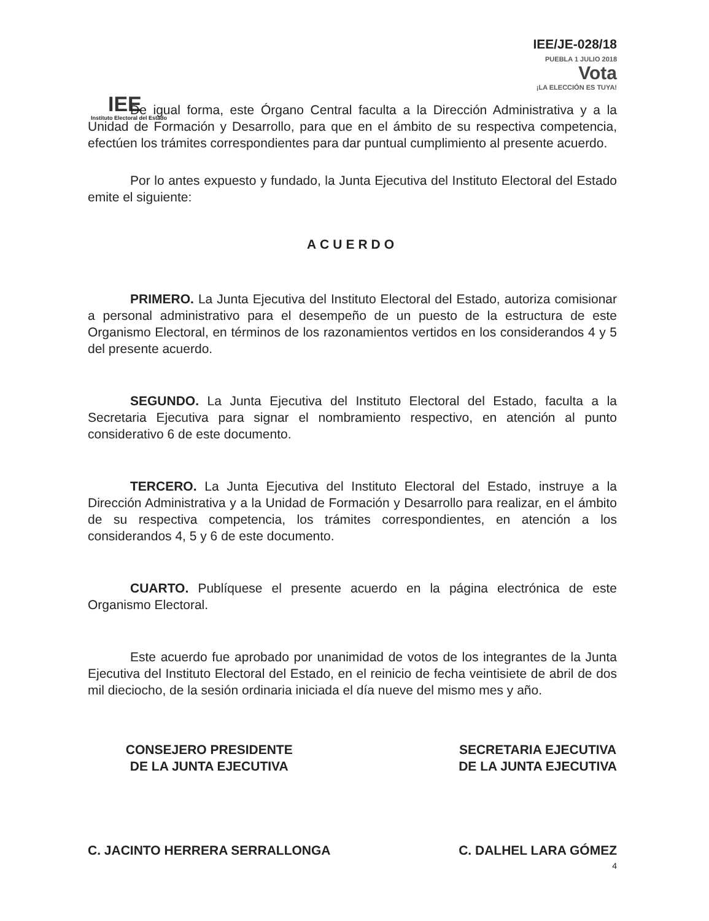IEE
Instituto Electoral del Estado
IEE/JE-028/18
PUEBLA 1 JULIO 2018
Vota
¡LA ELECCIÓN ES TUYA!
De igual forma, este Órgano Central faculta a la Dirección Administrativa y a la Unidad de Formación y Desarrollo, para que en el ámbito de su respectiva competencia, efectúen los trámites correspondientes para dar puntual cumplimiento al presente acuerdo.
Por lo antes expuesto y fundado, la Junta Ejecutiva del Instituto Electoral del Estado emite el siguiente:
ACUERDO
PRIMERO. La Junta Ejecutiva del Instituto Electoral del Estado, autoriza comisionar a personal administrativo para el desempeño de un puesto de la estructura de este Organismo Electoral, en términos de los razonamientos vertidos en los considerandos 4 y 5 del presente acuerdo.
SEGUNDO. La Junta Ejecutiva del Instituto Electoral del Estado, faculta a la Secretaria Ejecutiva para signar el nombramiento respectivo, en atención al punto considerativo 6 de este documento.
TERCERO. La Junta Ejecutiva del Instituto Electoral del Estado, instruye a la Dirección Administrativa y a la Unidad de Formación y Desarrollo para realizar, en el ámbito de su respectiva competencia, los trámites correspondientes, en atención a los considerandos 4, 5 y 6 de este documento.
CUARTO. Publíquese el presente acuerdo en la página electrónica de este Organismo Electoral.
Este acuerdo fue aprobado por unanimidad de votos de los integrantes de la Junta Ejecutiva del Instituto Electoral del Estado, en el reinicio de fecha veintisiete de abril de dos mil dieciocho, de la sesión ordinaria iniciada el día nueve del mismo mes y año.
CONSEJERO PRESIDENTE
DE LA JUNTA EJECUTIVA
C. JACINTO HERRERA SERRALLONGA
SECRETARIA EJECUTIVA
DE LA JUNTA EJECUTIVA
C. DALHEL LARA GÓMEZ
4